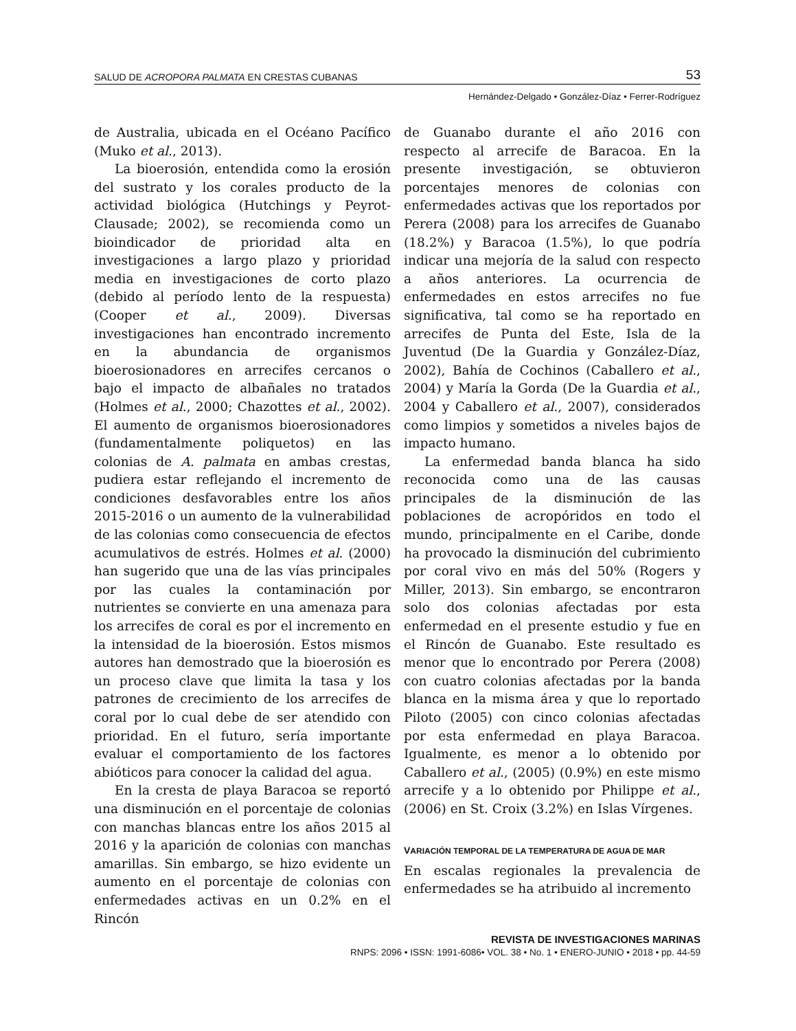SALUD DE ACROPORA PALMATA EN CRESTAS CUBANAS 53
Hernández-Delgado • González-Díaz • Ferrer-Rodríguez
de Australia, ubicada en el Océano Pacífico (Muko et al., 2013).
La bioerosión, entendida como la erosión del sustrato y los corales producto de la actividad biológica (Hutchings y Peyrot-Clausade; 2002), se recomienda como un bioindicador de prioridad alta en investigaciones a largo plazo y prioridad media en investigaciones de corto plazo (debido al período lento de la respuesta) (Cooper et al., 2009). Diversas investigaciones han encontrado incremento en la abundancia de organismos bioerosionadores en arrecifes cercanos o bajo el impacto de albañales no tratados (Holmes et al., 2000; Chazottes et al., 2002). El aumento de organismos bioerosionadores (fundamentalmente poliquetos) en las colonias de A. palmata en ambas crestas, pudiera estar reflejando el incremento de condiciones desfavorables entre los años 2015-2016 o un aumento de la vulnerabilidad de las colonias como consecuencia de efectos acumulativos de estrés. Holmes et al. (2000) han sugerido que una de las vías principales por las cuales la contaminación por nutrientes se convierte en una amenaza para los arrecifes de coral es por el incremento en la intensidad de la bioerosión. Estos mismos autores han demostrado que la bioerosión es un proceso clave que limita la tasa y los patrones de crecimiento de los arrecifes de coral por lo cual debe de ser atendido con prioridad. En el futuro, sería importante evaluar el comportamiento de los factores abióticos para conocer la calidad del agua.
En la cresta de playa Baracoa se reportó una disminución en el porcentaje de colonias con manchas blancas entre los años 2015 al 2016 y la aparición de colonias con manchas amarillas. Sin embargo, se hizo evidente un aumento en el porcentaje de colonias con enfermedades activas en un 0.2% en el Rincón
de Guanabo durante el año 2016 con respecto al arrecife de Baracoa. En la presente investigación, se obtuvieron porcentajes menores de colonias con enfermedades activas que los reportados por Perera (2008) para los arrecifes de Guanabo (18.2%) y Baracoa (1.5%), lo que podría indicar una mejoría de la salud con respecto a años anteriores. La ocurrencia de enfermedades en estos arrecifes no fue significativa, tal como se ha reportado en arrecifes de Punta del Este, Isla de la Juventud (De la Guardia y González-Díaz, 2002), Bahía de Cochinos (Caballero et al., 2004) y María la Gorda (De la Guardia et al., 2004 y Caballero et al., 2007), considerados como limpios y sometidos a niveles bajos de impacto humano.
La enfermedad banda blanca ha sido reconocida como una de las causas principales de la disminución de las poblaciones de acropóridos en todo el mundo, principalmente en el Caribe, donde ha provocado la disminución del cubrimiento por coral vivo en más del 50% (Rogers y Miller, 2013). Sin embargo, se encontraron solo dos colonias afectadas por esta enfermedad en el presente estudio y fue en el Rincón de Guanabo. Este resultado es menor que lo encontrado por Perera (2008) con cuatro colonias afectadas por la banda blanca en la misma área y que lo reportado Piloto (2005) con cinco colonias afectadas por esta enfermedad en playa Baracoa. Igualmente, es menor a lo obtenido por Caballero et al., (2005) (0.9%) en este mismo arrecife y a lo obtenido por Philippe et al., (2006) en St. Croix (3.2%) en Islas Vírgenes.
VARIACIÓN TEMPORAL DE LA TEMPERATURA DE AGUA DE MAR
En escalas regionales la prevalencia de enfermedades se ha atribuido al incremento
REVISTA DE INVESTIGACIONES MARINAS
RNPS: 2096 • ISSN: 1991-6086• VOL. 38 • No. 1 • ENERO-JUNIO • 2018 • pp. 44-59